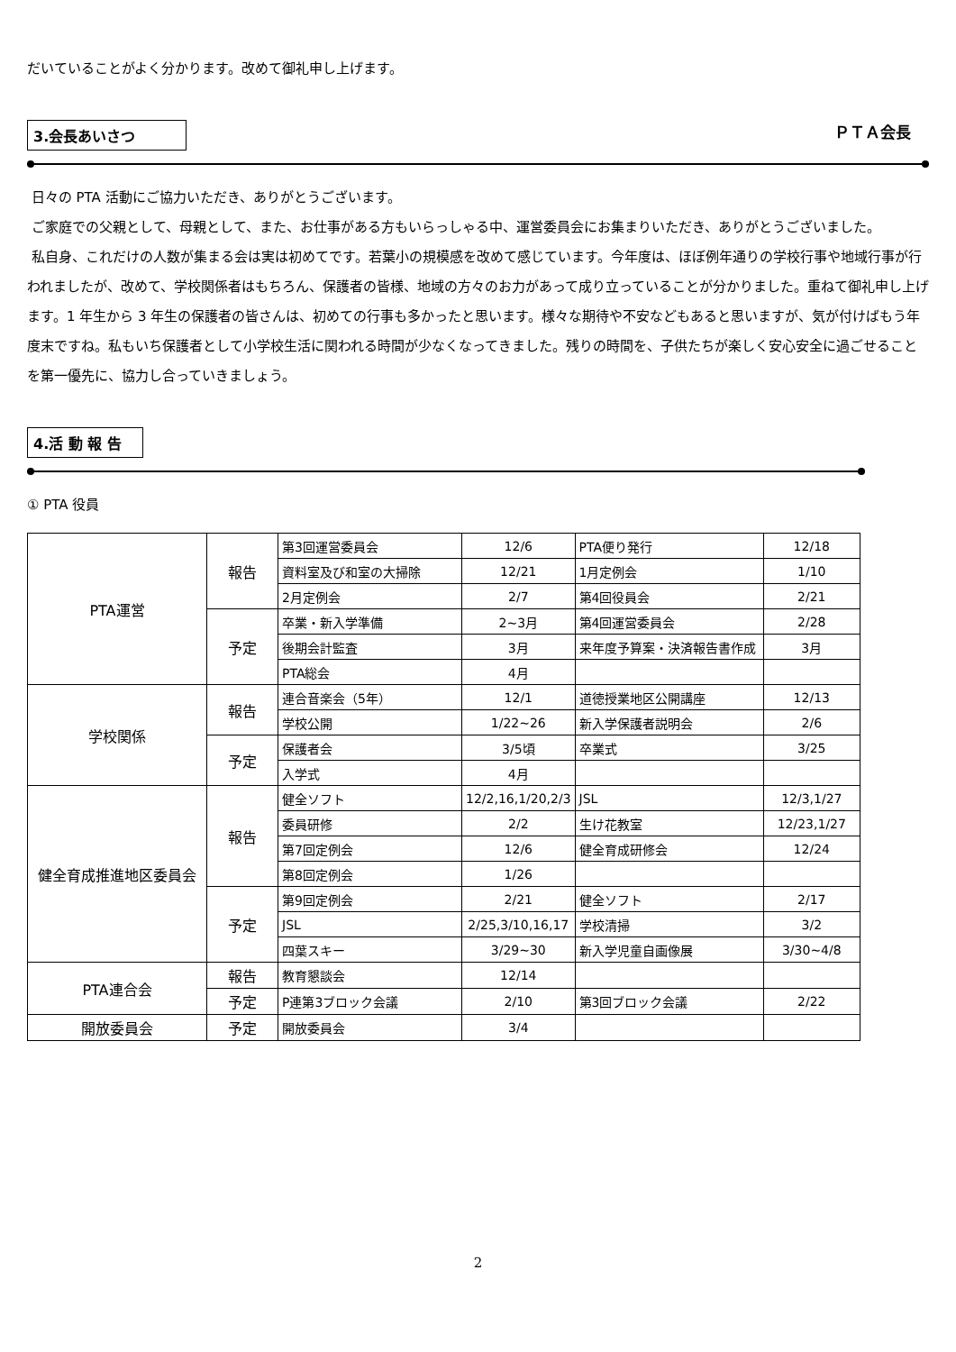だいていることがよく分かります。改めて御礼申し上げます。
3.会長あいさつ ＰＴＡ会長
日々の PTA 活動にご協力いただき、ありがとうございます。
ご家庭での父親として、母親として、また、お仕事がある方もいらっしゃる中、運営委員会にお集まりいただき、ありがとうございました。
私自身、これだけの人数が集まる会は実は初めてです。若葉小の規模感を改めて感じています。今年度は、ほぼ例年通りの学校行事や地域行事が行われましたが、改めて、学校関係者はもちろん、保護者の皆様、地域の方々のお力があって成り立っていることが分かりました。重ねて御礼申し上げます。1 年生から 3 年生の保護者の皆さんは、初めての行事も多かったと思います。様々な期待や不安などもあると思いますが、気が付けばもう年度末ですね。私もいち保護者として小学校生活に関われる時間が少なくなってきました。残りの時間を、子供たちが楽しく安心安全に過ごせることを第一優先に、協力し合っていきましょう。
4.活 動 報 告
① PTA 役員
| PTA運営 | 報告 | 第3回運営委員会 | 12/6 | PTA便り発行 | 12/18 |
| | | 資料室及び和室の大掃除 | 12/21 | 1月定例会 | 1/10 |
| | | 2月定例会 | 2/7 | 第4回役員会 | 2/21 |
| | 予定 | 卒業・新入学準備 | 2~3月 | 第4回運営委員会 | 2/28 |
| | | 後期会計監査 | 3月 | 来年度予算案・決済報告書作成 | 3月 |
| | | PTA総会 | 4月 | | |
| 学校関係 | 報告 | 連合音楽会（5年） | 12/1 | 道徳授業地区公開講座 | 12/13 |
| | | 学校公開 | 1/22~26 | 新入学保護者説明会 | 2/6 |
| | 予定 | 保護者会 | 3/5頃 | 卒業式 | 3/25 |
| | | 入学式 | 4月 | | |
| 健全育成推進地区委員会 | 報告 | 健全ソフト | 12/2,16,1/20,2/3 | JSL | 12/3,1/27 |
| | | 委員研修 | 2/2 | 生け花教室 | 12/23,1/27 |
| | | 第7回定例会 | 12/6 | 健全育成研修会 | 12/24 |
| | | 第8回定例会 | 1/26 | | |
| | 予定 | 第9回定例会 | 2/21 | 健全ソフト | 2/17 |
| | | JSL | 2/25,3/10,16,17 | 学校清掃 | 3/2 |
| | | 四葉スキー | 3/29~30 | 新入学児童自画像展 | 3/30~4/8 |
| PTA連合会 | 報告 | 教育懇談会 | 12/14 | | |
| | 予定 | P連第3ブロック会議 | 2/10 | 第3回ブロック会議 | 2/22 |
| 開放委員会 | 予定 | 開放委員会 | 3/4 | | |
2